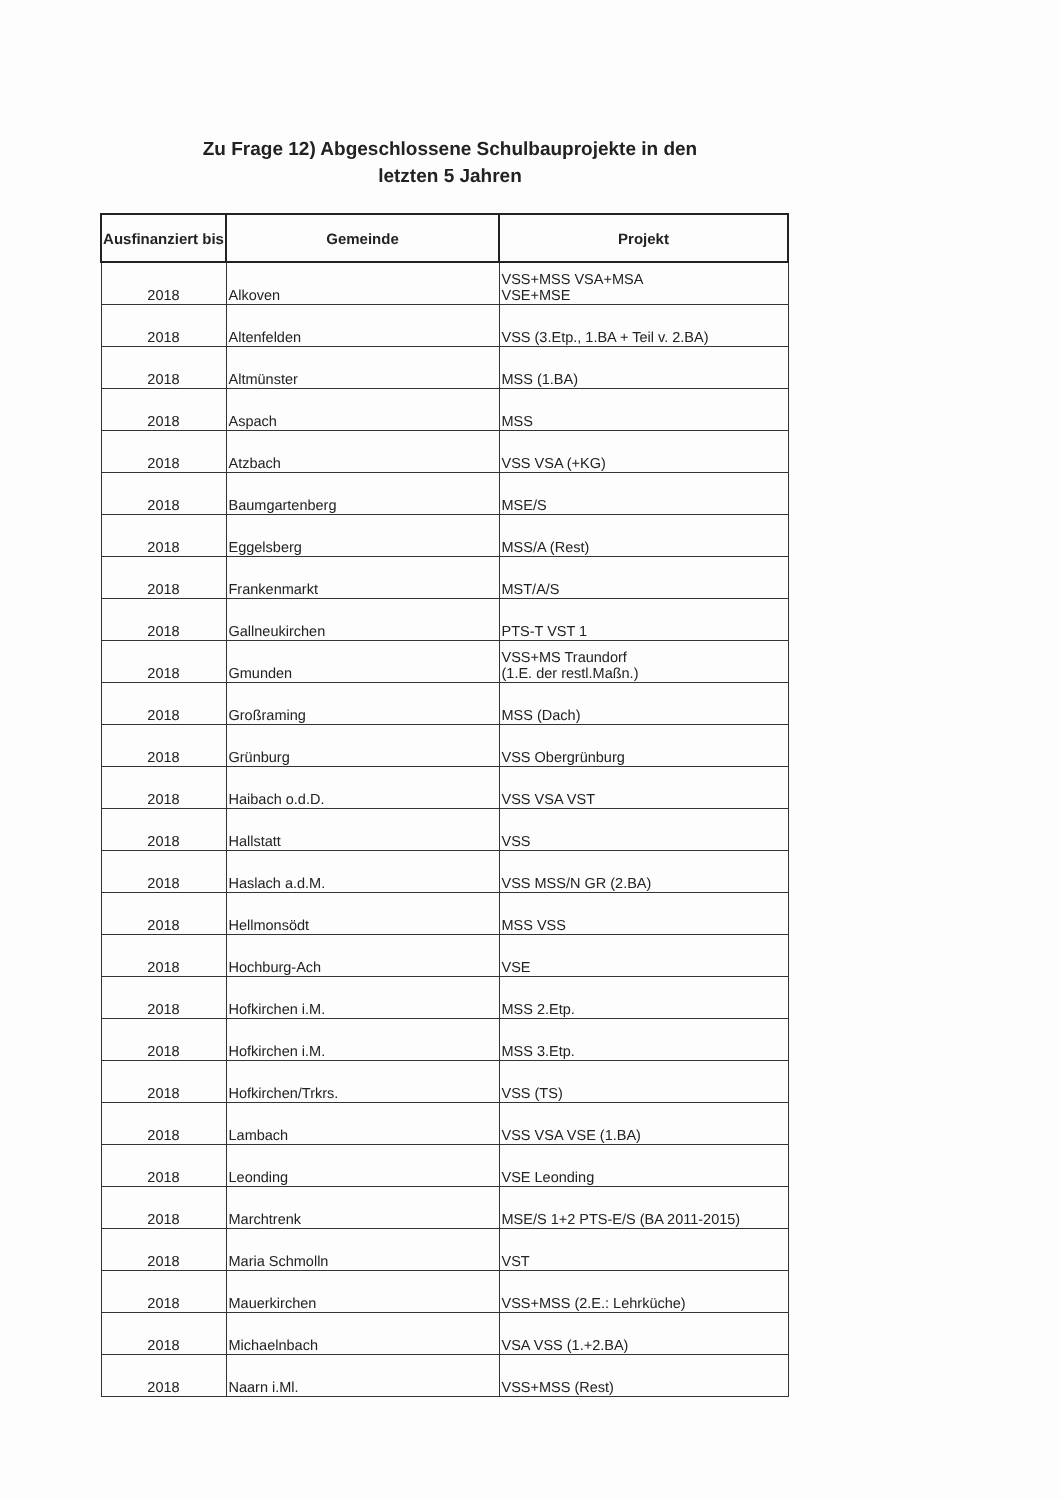Zu Frage 12) Abgeschlossene Schulbauprojekte in den
letzten 5 Jahren
| Ausfinanziert bis | Gemeinde | Projekt |
| --- | --- | --- |
| 2018 | Alkoven | VSS+MSS VSA+MSA VSE+MSE |
| 2018 | Altenfelden | VSS (3.Etp., 1.BA + Teil v. 2.BA) |
| 2018 | Altmünster | MSS (1.BA) |
| 2018 | Aspach | MSS |
| 2018 | Atzbach | VSS VSA (+KG) |
| 2018 | Baumgartenberg | MSE/S |
| 2018 | Eggelsberg | MSS/A (Rest) |
| 2018 | Frankenmarkt | MST/A/S |
| 2018 | Gallneukirchen | PTS-T VST 1 |
| 2018 | Gmunden | VSS+MS Traundorf (1.E. der restl.Maßn.) |
| 2018 | Großraming | MSS (Dach) |
| 2018 | Grünburg | VSS Obergrünburg |
| 2018 | Haibach o.d.D. | VSS VSA VST |
| 2018 | Hallstatt | VSS |
| 2018 | Haslach a.d.M. | VSS MSS/N GR (2.BA) |
| 2018 | Hellmonsödt | MSS VSS |
| 2018 | Hochburg-Ach | VSE |
| 2018 | Hofkirchen i.M. | MSS 2.Etp. |
| 2018 | Hofkirchen i.M. | MSS 3.Etp. |
| 2018 | Hofkirchen/Trkrs. | VSS (TS) |
| 2018 | Lambach | VSS VSA VSE (1.BA) |
| 2018 | Leonding | VSE Leonding |
| 2018 | Marchtrenk | MSE/S 1+2 PTS-E/S (BA 2011-2015) |
| 2018 | Maria Schmolln | VST |
| 2018 | Mauerkirchen | VSS+MSS (2.E.: Lehrküche) |
| 2018 | Michaelnbach | VSA VSS (1.+2.BA) |
| 2018 | Naarn i.Ml. | VSS+MSS (Rest) |